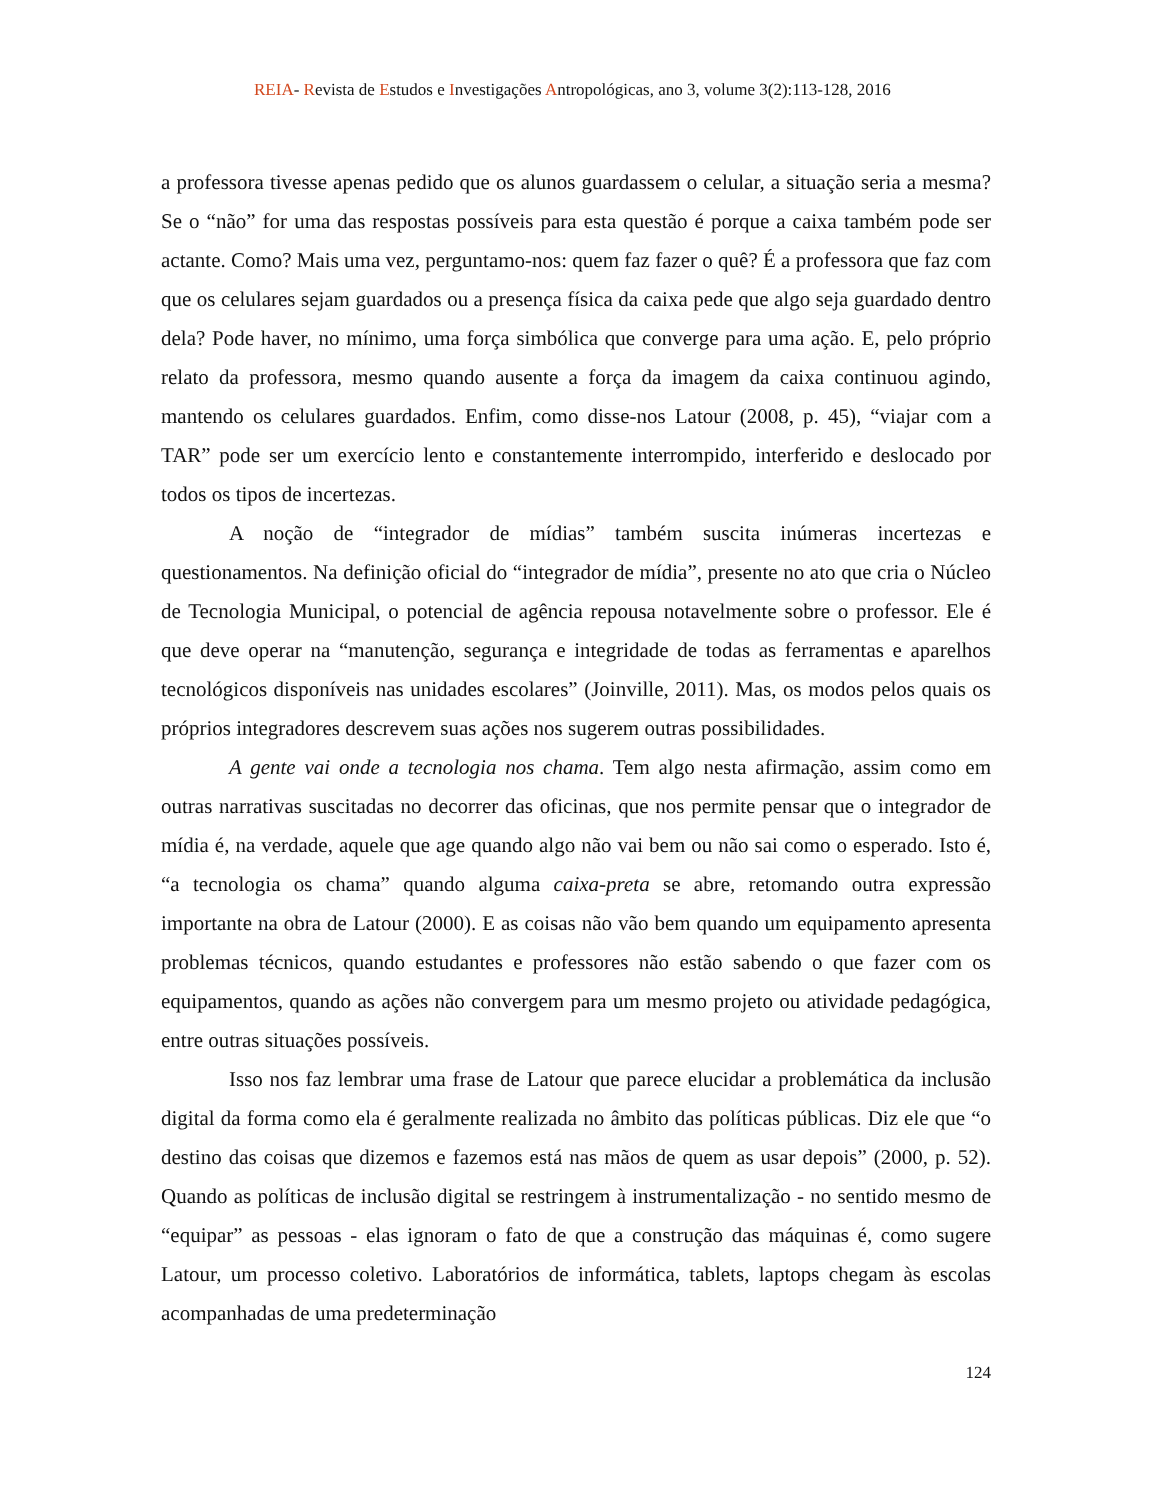REIA- Revista de Estudos e Investigações Antropológicas, ano 3, volume 3(2):113-128, 2016
a professora tivesse apenas pedido que os alunos guardassem o celular, a situação seria a mesma? Se o “não” for uma das respostas possíveis para esta questão é porque a caixa também pode ser actante. Como? Mais uma vez, perguntamo-nos: quem faz fazer o quê? É a professora que faz com que os celulares sejam guardados ou a presença física da caixa pede que algo seja guardado dentro dela? Pode haver, no mínimo, uma força simbólica que converge para uma ação. E, pelo próprio relato da professora, mesmo quando ausente a força da imagem da caixa continuou agindo, mantendo os celulares guardados. Enfim, como disse-nos Latour (2008, p. 45), “viajar com a TAR” pode ser um exercício lento e constantemente interrompido, interferido e deslocado por todos os tipos de incertezas.
A noção de “integrador de mídias” também suscita inúmeras incertezas e questionamentos. Na definição oficial do “integrador de mídia”, presente no ato que cria o Núcleo de Tecnologia Municipal, o potencial de agência repousa notavelmente sobre o professor. Ele é que deve operar na “manutenção, segurança e integridade de todas as ferramentas e aparelhos tecnológicos disponíveis nas unidades escolares” (Joinville, 2011). Mas, os modos pelos quais os próprios integradores descrevem suas ações nos sugerem outras possibilidades.
A gente vai onde a tecnologia nos chama. Tem algo nesta afirmação, assim como em outras narrativas suscitadas no decorrer das oficinas, que nos permite pensar que o integrador de mídia é, na verdade, aquele que age quando algo não vai bem ou não sai como o esperado. Isto é, “a tecnologia os chama” quando alguma caixa-preta se abre, retomando outra expressão importante na obra de Latour (2000). E as coisas não vão bem quando um equipamento apresenta problemas técnicos, quando estudantes e professores não estão sabendo o que fazer com os equipamentos, quando as ações não convergem para um mesmo projeto ou atividade pedagógica, entre outras situações possíveis.
Isso nos faz lembrar uma frase de Latour que parece elucidar a problemática da inclusão digital da forma como ela é geralmente realizada no âmbito das políticas públicas. Diz ele que “o destino das coisas que dizemos e fazemos está nas mãos de quem as usar depois” (2000, p. 52). Quando as políticas de inclusão digital se restringem à instrumentalização - no sentido mesmo de “equipar” as pessoas - elas ignoram o fato de que a construção das máquinas é, como sugere Latour, um processo coletivo. Laboratórios de informática, tablets, laptops chegam às escolas acompanhadas de uma predeterminação
124